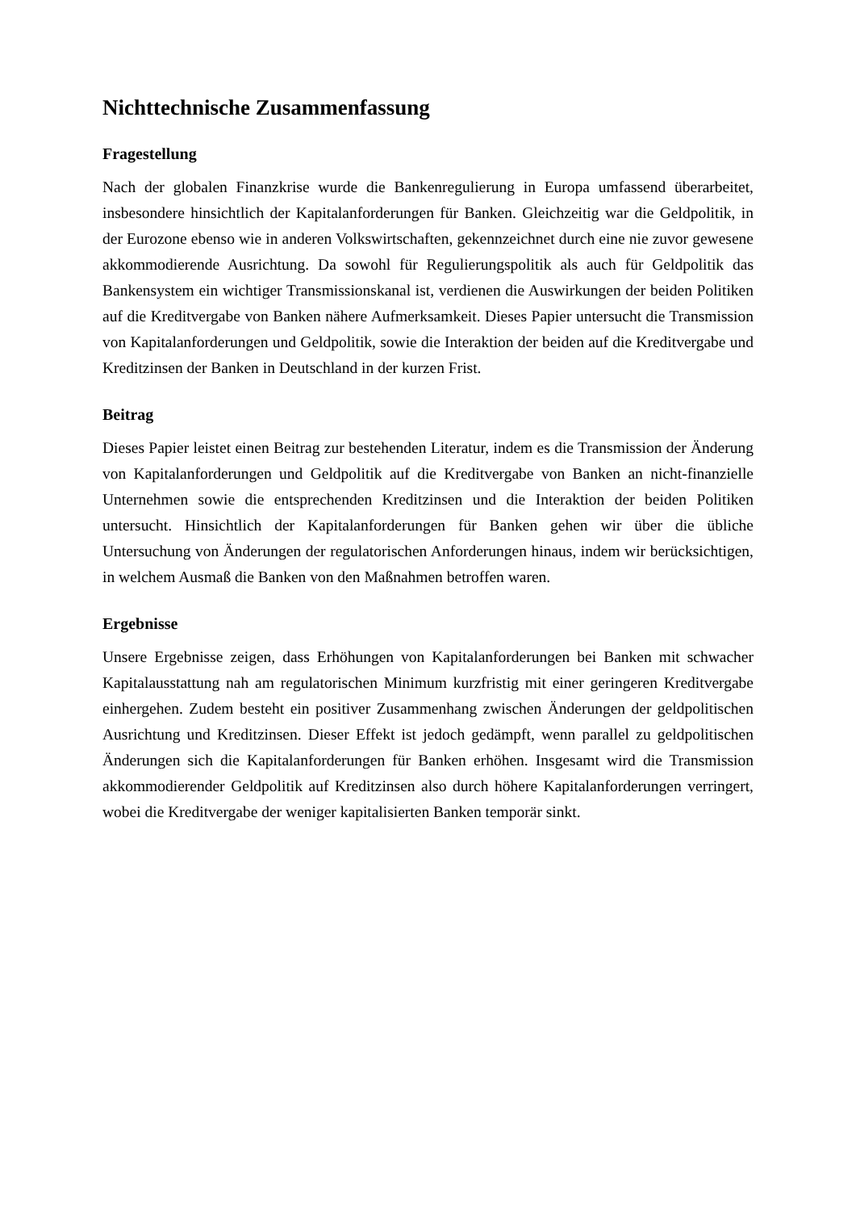Nichttechnische Zusammenfassung
Fragestellung
Nach der globalen Finanzkrise wurde die Bankenregulierung in Europa umfassend überarbeitet, insbesondere hinsichtlich der Kapitalanforderungen für Banken. Gleichzeitig war die Geldpolitik, in der Eurozone ebenso wie in anderen Volkswirtschaften, gekennzeichnet durch eine nie zuvor gewesene akkommodierende Ausrichtung. Da sowohl für Regulierungspolitik als auch für Geldpolitik das Bankensystem ein wichtiger Transmissionskanal ist, verdienen die Auswirkungen der beiden Politiken auf die Kreditvergabe von Banken nähere Aufmerksamkeit. Dieses Papier untersucht die Transmission von Kapitalanforderungen und Geldpolitik, sowie die Interaktion der beiden auf die Kreditvergabe und Kreditzinsen der Banken in Deutschland in der kurzen Frist.
Beitrag
Dieses Papier leistet einen Beitrag zur bestehenden Literatur, indem es die Transmission der Änderung von Kapitalanforderungen und Geldpolitik auf die Kreditvergabe von Banken an nicht-finanzielle Unternehmen sowie die entsprechenden Kreditzinsen und die Interaktion der beiden Politiken untersucht. Hinsichtlich der Kapitalanforderungen für Banken gehen wir über die übliche Untersuchung von Änderungen der regulatorischen Anforderungen hinaus, indem wir berücksichtigen, in welchem Ausmaß die Banken von den Maßnahmen betroffen waren.
Ergebnisse
Unsere Ergebnisse zeigen, dass Erhöhungen von Kapitalanforderungen bei Banken mit schwacher Kapitalausstattung nah am regulatorischen Minimum kurzfristig mit einer geringeren Kreditvergabe einhergehen. Zudem besteht ein positiver Zusammenhang zwischen Änderungen der geldpolitischen Ausrichtung und Kreditzinsen. Dieser Effekt ist jedoch gedämpft, wenn parallel zu geldpolitischen Änderungen sich die Kapitalanforderungen für Banken erhöhen. Insgesamt wird die Transmission akkommodierender Geldpolitik auf Kreditzinsen also durch höhere Kapitalanforderungen verringert, wobei die Kreditvergabe der weniger kapitalisierten Banken temporär sinkt.